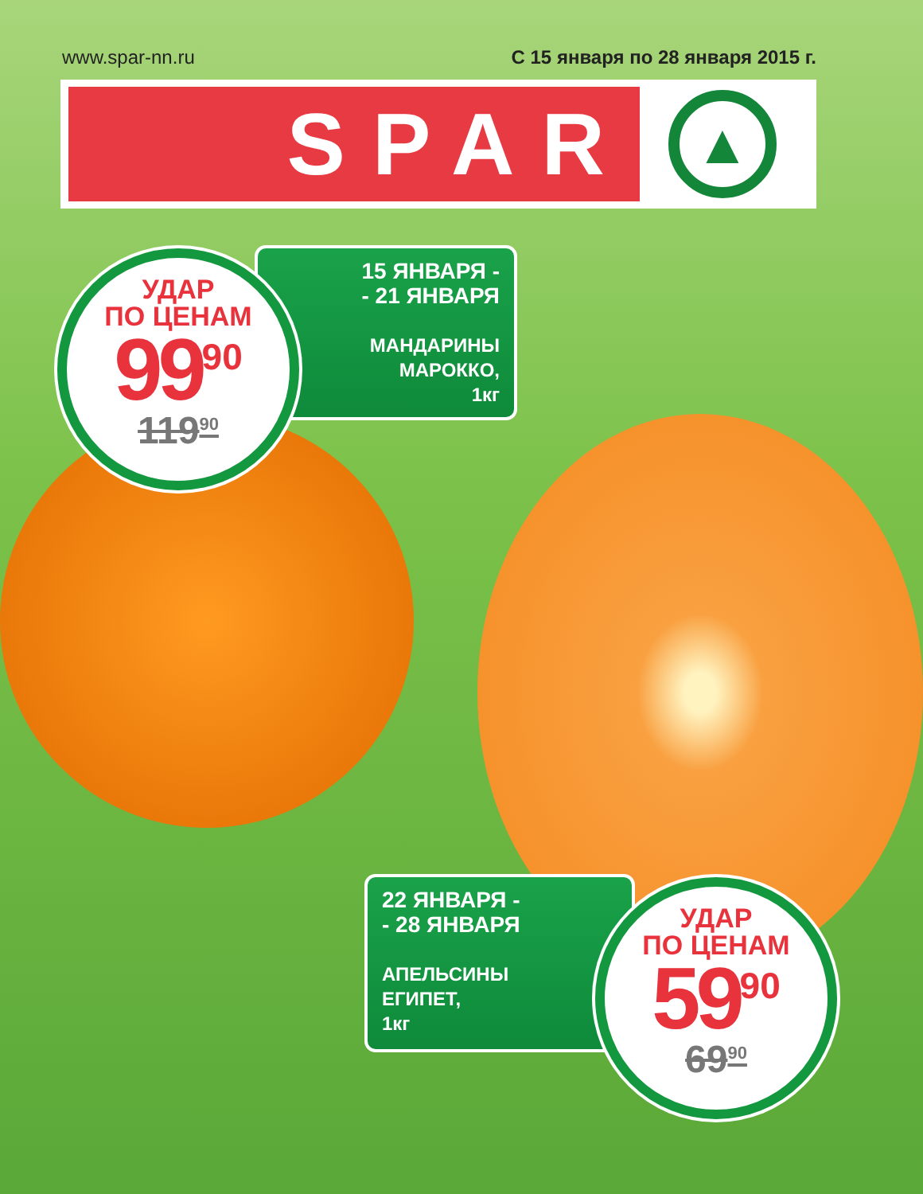www.spar-nn.ru С 15 января по 28 января 2015 г.
SPAR
▲
15 ЯНВАРЯ -
- 21 ЯНВАРЯ
МАНДАРИНЫ
МАРОККО,
1кг
УДАР
ПО ЦЕНАМ
99<sup>90</sup>
119<sup>90</sup>
22 ЯНВАРЯ -
- 28 ЯНВАРЯ
АПЕЛЬСИНЫ
ЕГИПЕТ,
1кг
УДАР
ПО ЦЕНАМ
59<sup>90</sup>
69<sup>90</sup>